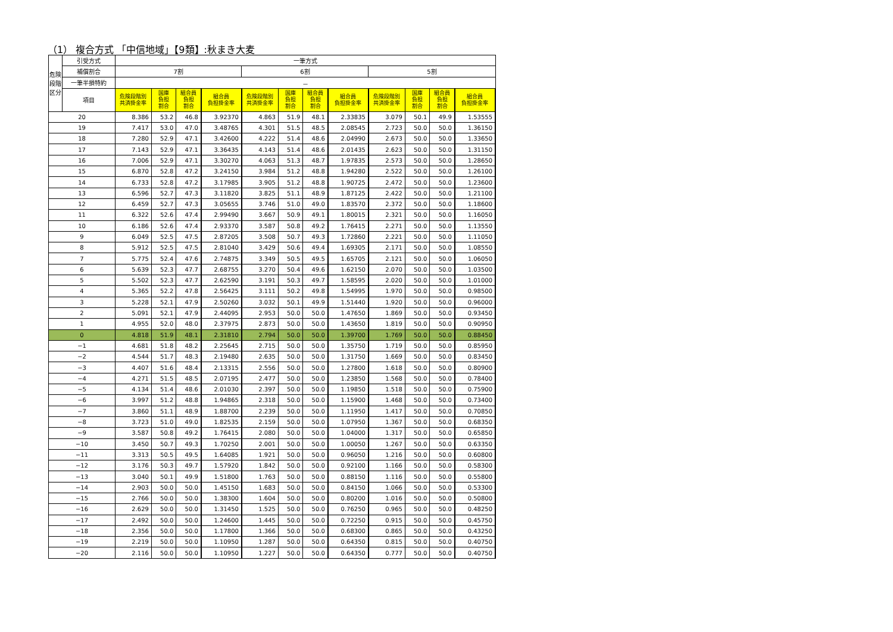（1） 複合方式 「中信地域」【9類】:秋まき大麦
| 危険 段階 区分 | 引受方式 | 一筆方式 | | | | | | | | | | | |
| --- | --- | --- | --- | --- | --- | --- | --- | --- | --- | --- | --- | --- | --- |
| | 補償割合 | 7割 | | | | 6割 | | | | 5割 | | | |
| | 一筆半損特約 | － | | | | | | | | | | | |
| | 項目 | 危険段階別 共済掛金率 | 国庫 負担 割合 | 組合員 負担 割合 | 組合員 負担掛金率 | 危険段階別 共済掛金率 | 国庫 負担 割合 | 組合員 負担 割合 | 組合員 負担掛金率 | 危険段階別 共済掛金率 | 国庫 負担 割合 | 組合員 負担 割合 | 組合員 負担掛金率 |
| 20 | | 8.386 | 53.2 | 46.8 | 3.92370 | 4.863 | 51.9 | 48.1 | 2.33835 | 3.079 | 50.1 | 49.9 | 1.53555 |
| 19 | | 7.417 | 53.0 | 47.0 | 3.48765 | 4.301 | 51.5 | 48.5 | 2.08545 | 2.723 | 50.0 | 50.0 | 1.36150 |
| 18 | | 7.280 | 52.9 | 47.1 | 3.42600 | 4.222 | 51.4 | 48.6 | 2.04990 | 2.673 | 50.0 | 50.0 | 1.33650 |
| 17 | | 7.143 | 52.9 | 47.1 | 3.36435 | 4.143 | 51.4 | 48.6 | 2.01435 | 2.623 | 50.0 | 50.0 | 1.31150 |
| 16 | | 7.006 | 52.9 | 47.1 | 3.30270 | 4.063 | 51.3 | 48.7 | 1.97835 | 2.573 | 50.0 | 50.0 | 1.28650 |
| 15 | | 6.870 | 52.8 | 47.2 | 3.24150 | 3.984 | 51.2 | 48.8 | 1.94280 | 2.522 | 50.0 | 50.0 | 1.26100 |
| 14 | | 6.733 | 52.8 | 47.2 | 3.17985 | 3.905 | 51.2 | 48.8 | 1.90725 | 2.472 | 50.0 | 50.0 | 1.23600 |
| 13 | | 6.596 | 52.7 | 47.3 | 3.11820 | 3.825 | 51.1 | 48.9 | 1.87125 | 2.422 | 50.0 | 50.0 | 1.21100 |
| 12 | | 6.459 | 52.7 | 47.3 | 3.05655 | 3.746 | 51.0 | 49.0 | 1.83570 | 2.372 | 50.0 | 50.0 | 1.18600 |
| 11 | | 6.322 | 52.6 | 47.4 | 2.99490 | 3.667 | 50.9 | 49.1 | 1.80015 | 2.321 | 50.0 | 50.0 | 1.16050 |
| 10 | | 6.186 | 52.6 | 47.4 | 2.93370 | 3.587 | 50.8 | 49.2 | 1.76415 | 2.271 | 50.0 | 50.0 | 1.13550 |
| 9 | | 6.049 | 52.5 | 47.5 | 2.87205 | 3.508 | 50.7 | 49.3 | 1.72860 | 2.221 | 50.0 | 50.0 | 1.11050 |
| 8 | | 5.912 | 52.5 | 47.5 | 2.81040 | 3.429 | 50.6 | 49.4 | 1.69305 | 2.171 | 50.0 | 50.0 | 1.08550 |
| 7 | | 5.775 | 52.4 | 47.6 | 2.74875 | 3.349 | 50.5 | 49.5 | 1.65705 | 2.121 | 50.0 | 50.0 | 1.06050 |
| 6 | | 5.639 | 52.3 | 47.7 | 2.68755 | 3.270 | 50.4 | 49.6 | 1.62150 | 2.070 | 50.0 | 50.0 | 1.03500 |
| 5 | | 5.502 | 52.3 | 47.7 | 2.62590 | 3.191 | 50.3 | 49.7 | 1.58595 | 2.020 | 50.0 | 50.0 | 1.01000 |
| 4 | | 5.365 | 52.2 | 47.8 | 2.56425 | 3.111 | 50.2 | 49.8 | 1.54995 | 1.970 | 50.0 | 50.0 | 0.98500 |
| 3 | | 5.228 | 52.1 | 47.9 | 2.50260 | 3.032 | 50.1 | 49.9 | 1.51440 | 1.920 | 50.0 | 50.0 | 0.96000 |
| 2 | | 5.091 | 52.1 | 47.9 | 2.44095 | 2.953 | 50.0 | 50.0 | 1.47650 | 1.869 | 50.0 | 50.0 | 0.93450 |
| 1 | | 4.955 | 52.0 | 48.0 | 2.37975 | 2.873 | 50.0 | 50.0 | 1.43650 | 1.819 | 50.0 | 50.0 | 0.90950 |
| 0 | | 4.818 | 51.9 | 48.1 | 2.31810 | 2.794 | 50.0 | 50.0 | 1.39700 | 1.769 | 50.0 | 50.0 | 0.88450 |
| −1 | | 4.681 | 51.8 | 48.2 | 2.25645 | 2.715 | 50.0 | 50.0 | 1.35750 | 1.719 | 50.0 | 50.0 | 0.85950 |
| −2 | | 4.544 | 51.7 | 48.3 | 2.19480 | 2.635 | 50.0 | 50.0 | 1.31750 | 1.669 | 50.0 | 50.0 | 0.83450 |
| −3 | | 4.407 | 51.6 | 48.4 | 2.13315 | 2.556 | 50.0 | 50.0 | 1.27800 | 1.618 | 50.0 | 50.0 | 0.80900 |
| −4 | | 4.271 | 51.5 | 48.5 | 2.07195 | 2.477 | 50.0 | 50.0 | 1.23850 | 1.568 | 50.0 | 50.0 | 0.78400 |
| −5 | | 4.134 | 51.4 | 48.6 | 2.01030 | 2.397 | 50.0 | 50.0 | 1.19850 | 1.518 | 50.0 | 50.0 | 0.75900 |
| −6 | | 3.997 | 51.2 | 48.8 | 1.94865 | 2.318 | 50.0 | 50.0 | 1.15900 | 1.468 | 50.0 | 50.0 | 0.73400 |
| −7 | | 3.860 | 51.1 | 48.9 | 1.88700 | 2.239 | 50.0 | 50.0 | 1.11950 | 1.417 | 50.0 | 50.0 | 0.70850 |
| −8 | | 3.723 | 51.0 | 49.0 | 1.82535 | 2.159 | 50.0 | 50.0 | 1.07950 | 1.367 | 50.0 | 50.0 | 0.68350 |
| −9 | | 3.587 | 50.8 | 49.2 | 1.76415 | 2.080 | 50.0 | 50.0 | 1.04000 | 1.317 | 50.0 | 50.0 | 0.65850 |
| −10 | | 3.450 | 50.7 | 49.3 | 1.70250 | 2.001 | 50.0 | 50.0 | 1.00050 | 1.267 | 50.0 | 50.0 | 0.63350 |
| −11 | | 3.313 | 50.5 | 49.5 | 1.64085 | 1.921 | 50.0 | 50.0 | 0.96050 | 1.216 | 50.0 | 50.0 | 0.60800 |
| −12 | | 3.176 | 50.3 | 49.7 | 1.57920 | 1.842 | 50.0 | 50.0 | 0.92100 | 1.166 | 50.0 | 50.0 | 0.58300 |
| −13 | | 3.040 | 50.1 | 49.9 | 1.51800 | 1.763 | 50.0 | 50.0 | 0.88150 | 1.116 | 50.0 | 50.0 | 0.55800 |
| −14 | | 2.903 | 50.0 | 50.0 | 1.45150 | 1.683 | 50.0 | 50.0 | 0.84150 | 1.066 | 50.0 | 50.0 | 0.53300 |
| −15 | | 2.766 | 50.0 | 50.0 | 1.38300 | 1.604 | 50.0 | 50.0 | 0.80200 | 1.016 | 50.0 | 50.0 | 0.50800 |
| −16 | | 2.629 | 50.0 | 50.0 | 1.31450 | 1.525 | 50.0 | 50.0 | 0.76250 | 0.965 | 50.0 | 50.0 | 0.48250 |
| −17 | | 2.492 | 50.0 | 50.0 | 1.24600 | 1.445 | 50.0 | 50.0 | 0.72250 | 0.915 | 50.0 | 50.0 | 0.45750 |
| −18 | | 2.356 | 50.0 | 50.0 | 1.17800 | 1.366 | 50.0 | 50.0 | 0.68300 | 0.865 | 50.0 | 50.0 | 0.43250 |
| −19 | | 2.219 | 50.0 | 50.0 | 1.10950 | 1.287 | 50.0 | 50.0 | 0.64350 | 0.815 | 50.0 | 50.0 | 0.40750 |
| −20 | | 2.116 | 50.0 | 50.0 | 1.10950 | 1.227 | 50.0 | 50.0 | 0.64350 | 0.777 | 50.0 | 50.0 | 0.40750 |